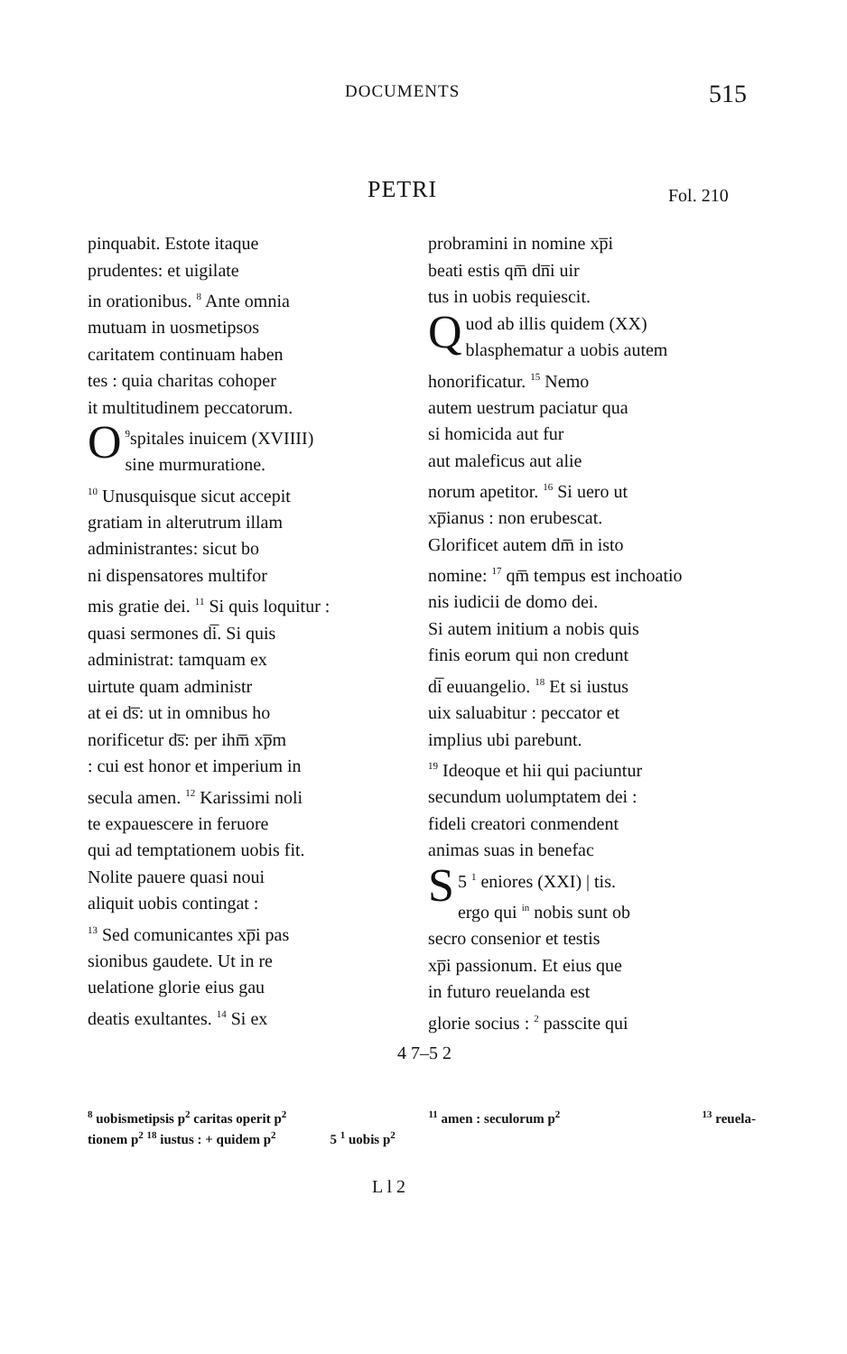DOCUMENTS 515
PETRI Fol. 210
pinquabit. Estote itaque
prudentes: et uigilate
in orationibus. <sup>8</sup> Ante omnia
mutuam in uosmetipsos
caritatem continuam haben
tes : quia charitas cohoper
it multitudinem peccatorum.
<sup>9</sup> O spitales inuicem (XVIIII)
sine murmuratione.
<sup>10</sup> Unusquisque sicut accepit
gratiam in alterutrum illam
administrantes: sicut bo
ni dispensatores multifor
mis gratie dei. <sup>11</sup> Si quis loquitur :
quasi sermones di̅. Si quis
administrat: tamquam ex
uirtute quam administr
at ei ds̅: ut in omnibus ho
norificetur ds̅: per ihm̅ xp̅m
: cui est honor et imperium in
secula amen. <sup>12</sup> Karissimi noli
te expauescere in feruore
qui ad temptationem uobis fit.
Nolite pauere quasi noui
aliquit uobis contingat :
<sup>13</sup> Sed comunicantes xp̅i pas
sionibus gaudete. Ut in re
uelatione glorie eius gau
deatis exultantes. <sup>14</sup> Si ex
probramini in nomine xp̅i
beati estis qm̅ dn̅i uir
tus in uobis requiescit.
Quod ab illis quidem (XX)
blasphematur a uobis autem
honorificatur. <sup>15</sup> Nemo
autem uestrum paciatur qua
si homicida aut fur
aut maleficus aut alie
norum apetitor. <sup>16</sup> Si uero ut
xp̅ianus : non erubescat.
Glorificet autem dm̅ in isto
nomine: <sup>17</sup> qm̅ tempus est inchoatio
nis iudicii de domo dei.
Si autem initium a nobis quis
finis eorum qui non credunt
di̅ euuangelio. <sup>18</sup> Et si iustus
uix saluabitur : peccator et
implius ubi parebunt.
<sup>19</sup> Ideoque et hii qui paciuntur
secundum uolumptatem dei :
fideli creatori conmendent
animas suas in benefac
5 <sup>1</sup> S eniores (XXI) | tis.
ergo qui <sup>in</sup> nobis sunt ob
secro consenior et testis
xp̅i passionum. Et eius que
in futuro reuelanda est
glorie socius : <sup>2</sup> passcite qui
4 7–5 2
<sup>8</sup> uobismetipsis p<sup>2</sup> caritas operit p<sup>2</sup><sup>11</sup> amen : seculorum p<sup>2</sup><sup>13</sup> reuela-
tionem p<sup>2</sup> <sup>18</sup> iustus : + quidem p<sup>2</sup> 5 <sup>1</sup> uobis p<sup>2</sup>
L l 2